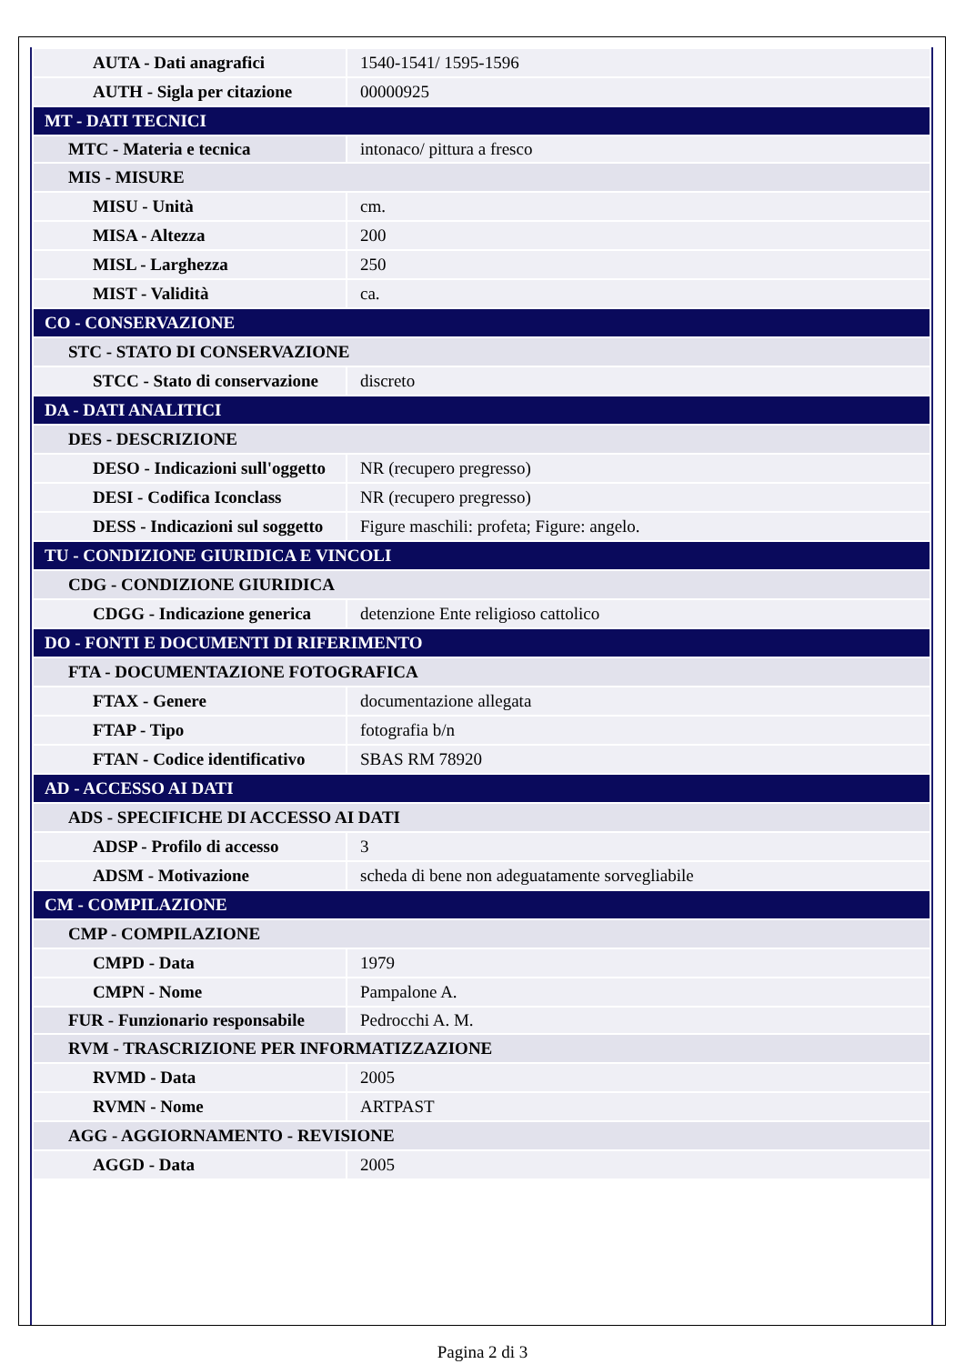| AUTA - Dati anagrafici | 1540-1541/ 1595-1596 |
| AUTH - Sigla per citazione | 00000925 |
| MT - DATI TECNICI | |
| MTC - Materia e tecnica | intonaco/ pittura a fresco |
| MIS - MISURE | |
| MISU - Unità | cm. |
| MISA - Altezza | 200 |
| MISL - Larghezza | 250 |
| MIST - Validità | ca. |
| CO - CONSERVAZIONE | |
| STC - STATO DI CONSERVAZIONE | |
| STCC - Stato di conservazione | discreto |
| DA - DATI ANALITICI | |
| DES - DESCRIZIONE | |
| DESO - Indicazioni sull'oggetto | NR (recupero pregresso) |
| DESI - Codifica Iconclass | NR (recupero pregresso) |
| DESS - Indicazioni sul soggetto | Figure maschili: profeta; Figure: angelo. |
| TU - CONDIZIONE GIURIDICA E VINCOLI | |
| CDG - CONDIZIONE GIURIDICA | |
| CDGG - Indicazione generica | detenzione Ente religioso cattolico |
| DO - FONTI E DOCUMENTI DI RIFERIMENTO | |
| FTA - DOCUMENTAZIONE FOTOGRAFICA | |
| FTAX - Genere | documentazione allegata |
| FTAP - Tipo | fotografia b/n |
| FTAN - Codice identificativo | SBAS RM 78920 |
| AD - ACCESSO AI DATI | |
| ADS - SPECIFICHE DI ACCESSO AI DATI | |
| ADSP - Profilo di accesso | 3 |
| ADSM - Motivazione | scheda di bene non adeguatamente sorvegliabile |
| CM - COMPILAZIONE | |
| CMP - COMPILAZIONE | |
| CMPD - Data | 1979 |
| CMPN - Nome | Pampalone A. |
| FUR - Funzionario responsabile | Pedrocchi A. M. |
| RVM - TRASCRIZIONE PER INFORMATIZZAZIONE | |
| RVMD - Data | 2005 |
| RVMN - Nome | ARTPAST |
| AGG - AGGIORNAMENTO - REVISIONE | |
| AGGD - Data | 2005 |
Pagina 2 di 3